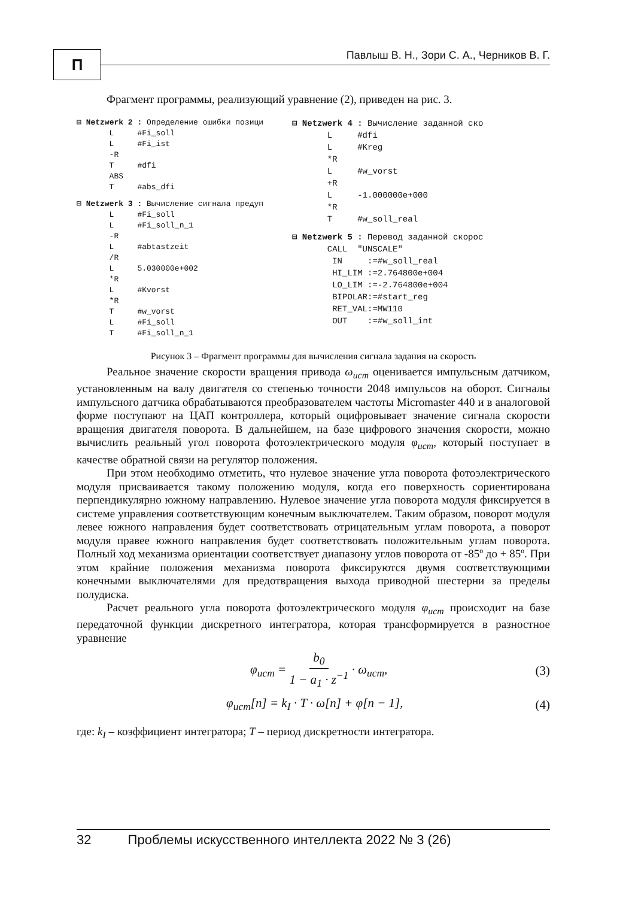П
Павлыш В. Н., Зори С. А., Черников В. Г.
Фрагмент программы, реализующий уравнение (2), приведен на рис. 3.
⊟ Netzwerk 2 : Определение ошибки позици
       L     #Fi_soll
       L     #Fi_ist
       -R
       T     #dfi
       ABS
       T     #abs_dfi
⊟ Netzwerk 3 : Вычисление сигнала предуп
       L     #Fi_soll
       L     #Fi_soll_n_1
       -R
       L     #abtastzeit
       /R
       L     5.030000e+002
       *R
       L     #Kvorst
       *R
       T     #w_vorst
       L     #Fi_soll
       T     #Fi_soll_n_1
⊟ Netzwerk 4 : Вычисление заданной ско
       L     #dfi
       L     #Kreg
       *R
       L     #w_vorst
       +R
       L     -1.000000e+000
       *R
       T     #w_soll_real
⊟ Netzwerk 5 : Перевод заданной скорос
       CALL  "UNSCALE"
        IN     :=#w_soll_real
        HI_LIM :=2.764800e+004
        LO_LIM :=-2.764800e+004
        BIPOLAR:=#start_reg
        RET_VAL:=MW110
        OUT    :=#w_soll_int
Рисунок 3 – Фрагмент программы для вычисления сигнала задания на скорость
Реальное значение скорости вращения привода ω<sub>ucm</sub> оценивается импульсным датчиком, установленным на валу двигателя со степенью точности 2048 импульсов на оборот. Сигналы импульсного датчика обрабатываются преобразователем частоты Micromaster 440 и в аналоговой форме поступают на ЦАП контроллера, который оцифровывает значение сигнала скорости вращения двигателя поворота. В дальнейшем, на базе цифрового значения скорости, можно вычислить реальный угол поворота фотоэлектрического модуля φ<sub>ucm</sub>, который поступает в качестве обратной связи на регулятор положения.
При этом необходимо отметить, что нулевое значение угла поворота фотоэлектрического модуля присваивается такому положению модуля, когда его поверхность сориентирована перпендикулярно южному направлению. Нулевое значение угла поворота модуля фиксируется в системе управления соответствующим конечным выключателем. Таким образом, поворот модуля левее южного направления будет соответствовать отрицательным углам поворота, а поворот модуля правее южного направления будет соответствовать положительным углам поворота. Полный ход механизма ориентации соответствует диапазону углов поворота от -85º до + 85º. При этом крайние положения механизма поворота фиксируются двумя соответствующими конечными выключателями для предотвращения выхода приводной шестерни за пределы полудиска.
Расчет реального угла поворота фотоэлектрического модуля φ<sub>ucm</sub> происходит на базе передаточной функции дискретного интегратора, которая трансформируется в разностное уравнение
φ<sub>ucm</sub> = b<sub>0</sub> 1 − a<sub>1</sub> · z<sup>−1</sup> · ω<sub>ucm</sub>, (3)
φ<sub>ucm</sub>[n] = k<sub>I</sub> · T · ω[n] + φ[n − 1], (4)
где: k<sub>I</sub> – коэффициент интегратора; T – период дискретности интегратора.
32 Проблемы искусственного интеллекта 2022 № 3 (26)